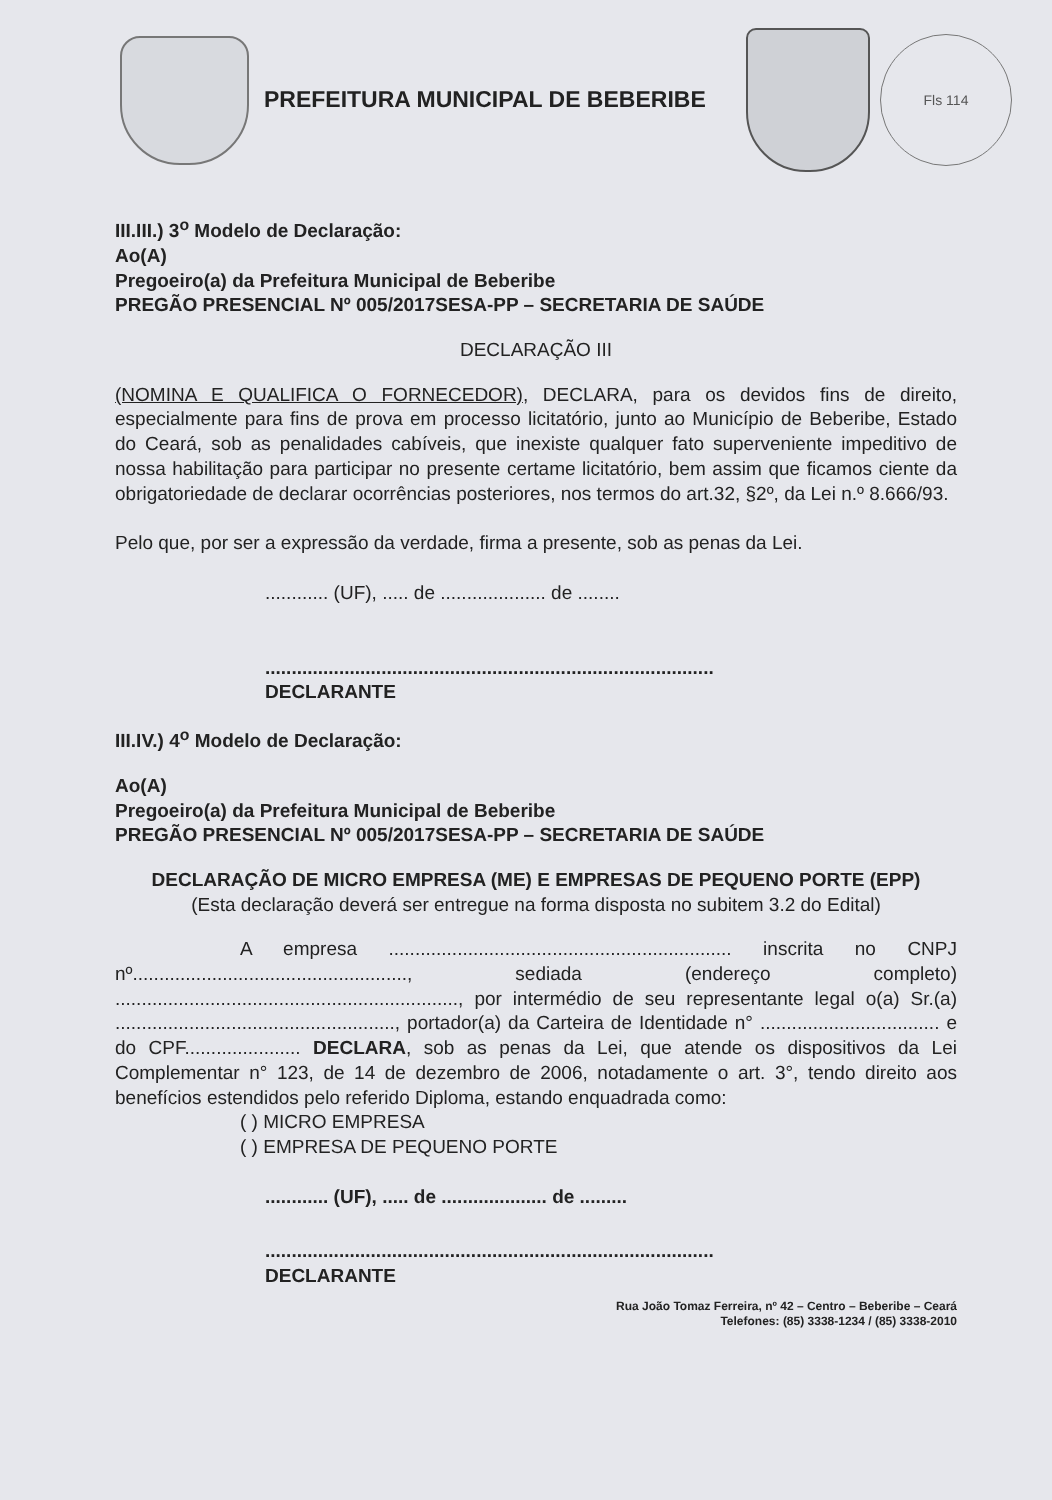PREFEITURA MUNICIPAL DE BEBERIBE
Fls 114
III.III.) 3<sup>o</sup> Modelo de Declaração:
Ao(A)
Pregoeiro(a) da Prefeitura Municipal de Beberibe
PREGÃO PRESENCIAL Nº 005/2017SESA-PP – SECRETARIA DE SAÚDE
DECLARAÇÃO III
(NOMINA E QUALIFICA O FORNECEDOR), DECLARA, para os devidos fins de direito, especialmente para fins de prova em processo licitatório, junto ao Município de Beberibe, Estado do Ceará, sob as penalidades cabíveis, que inexiste qualquer fato superveniente impeditivo de nossa habilitação para participar no presente certame licitatório, bem assim que ficamos ciente da obrigatoriedade de declarar ocorrências posteriores, nos termos do art.32, §2º, da Lei n.º 8.666/93.
Pelo que, por ser a expressão da verdade, firma a presente, sob as penas da Lei.
............ (UF), ..... de .................... de ........
.....................................................................................
DECLARANTE
III.IV.) 4<sup>o</sup> Modelo de Declaração:
Ao(A)
Pregoeiro(a) da Prefeitura Municipal de Beberibe
PREGÃO PRESENCIAL Nº 005/2017SESA-PP – SECRETARIA DE SAÚDE
DECLARAÇÃO DE MICRO EMPRESA (ME) E EMPRESAS DE PEQUENO PORTE (EPP)
(Esta declaração deverá ser entregue na forma disposta no subitem 3.2 do Edital)
A empresa ................................................................. inscrita no CNPJ nº...................................................., sediada (endereço completo) ................................................................., por intermédio de seu representante legal o(a) Sr.(a) ....................................................., portador(a) da Carteira de Identidade n° .................................. e do CPF...................... DECLARA, sob as penas da Lei, que atende os dispositivos da Lei Complementar n° 123, de 14 de dezembro de 2006, notadamente o art. 3°, tendo direito aos benefícios estendidos pelo referido Diploma, estando enquadrada como:
( ) MICRO EMPRESA
( ) EMPRESA DE PEQUENO PORTE
............ (UF), ..... de .................... de .........
.....................................................................................
DECLARANTE
Rua João Tomaz Ferreira, nº 42 – Centro – Beberibe – Ceará
Telefones: (85) 3338-1234 / (85) 3338-2010